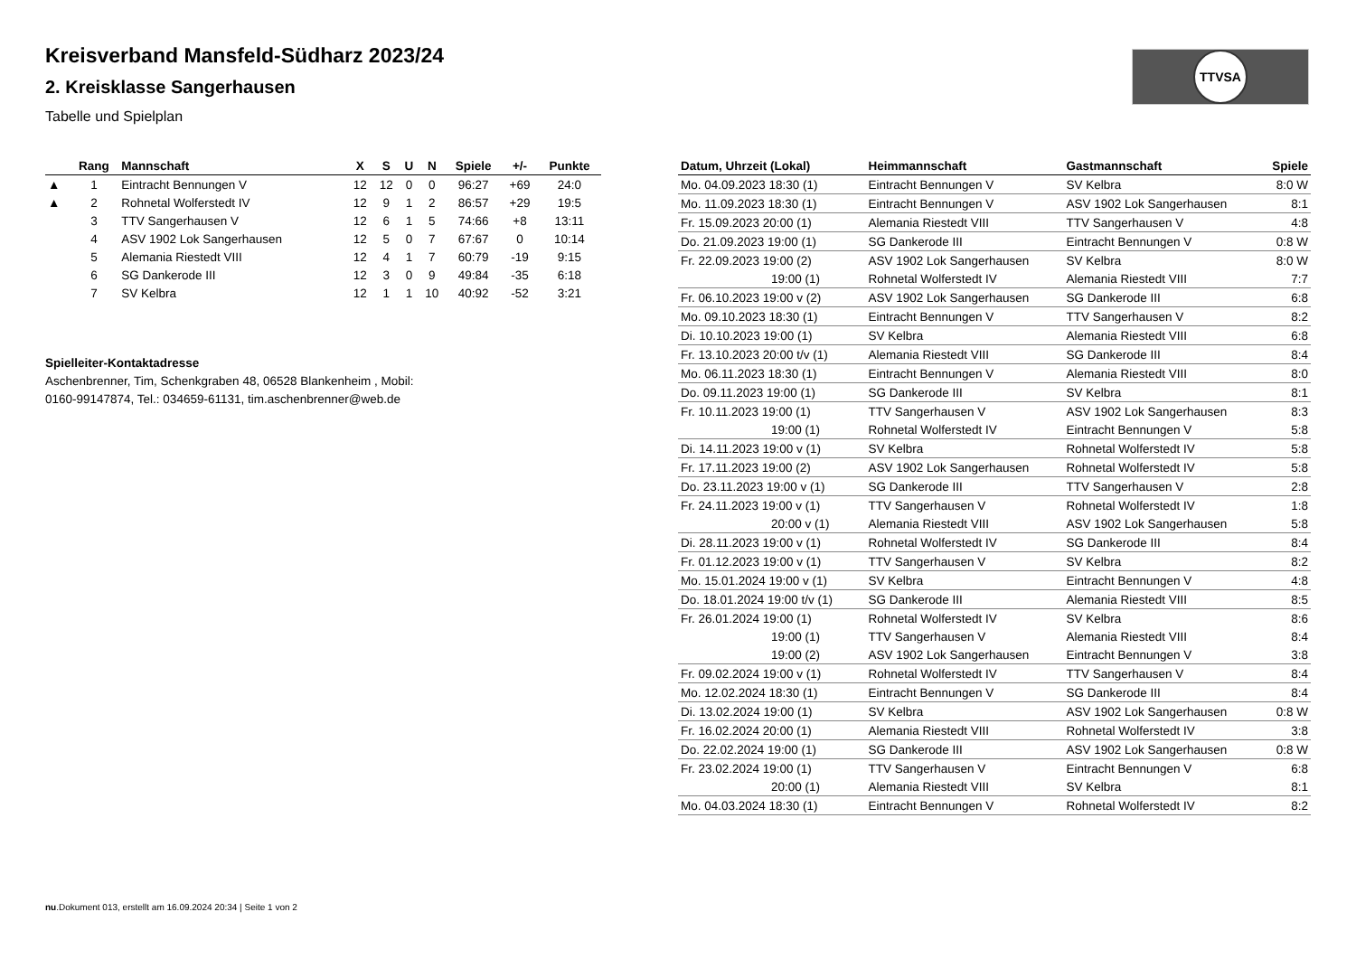TTVSA
Kreisverband Mansfeld-Südharz 2023/24
2. Kreisklasse Sangerhausen
Tabelle und Spielplan
| | Rang | Mannschaft | X | S | U | N | Spiele | +/- | Punkte |
| --- | --- | --- | --- | --- | --- | --- | --- | --- | --- |
| ▲ | 1 | Eintracht Bennungen V | 12 | 12 | 0 | 0 | 96:27 | +69 | 24:0 |
| ▲ | 2 | Rohnetal Wolferstedt IV | 12 | 9 | 1 | 2 | 86:57 | +29 | 19:5 |
| | 3 | TTV Sangerhausen V | 12 | 6 | 1 | 5 | 74:66 | +8 | 13:11 |
| | 4 | ASV 1902 Lok Sangerhausen | 12 | 5 | 0 | 7 | 67:67 | 0 | 10:14 |
| | 5 | Alemania Riestedt VIII | 12 | 4 | 1 | 7 | 60:79 | -19 | 9:15 |
| | 6 | SG Dankerode III | 12 | 3 | 0 | 9 | 49:84 | -35 | 6:18 |
| | 7 | SV Kelbra | 12 | 1 | 1 | 10 | 40:92 | -52 | 3:21 |
Spielleiter-Kontaktadresse
Aschenbrenner, Tim, Schenkgraben 48, 06528 Blankenheim , Mobil:
0160-99147874, Tel.: 034659-61131, tim.aschenbrenner@web.de
| Datum, Uhrzeit (Lokal) | Heimmannschaft | Gastmannschaft | Spiele |
| --- | --- | --- | --- |
| Mo. 04.09.2023 18:30 (1) | Eintracht Bennungen V | SV Kelbra | 8:0 W |
| Mo. 11.09.2023 18:30 (1) | Eintracht Bennungen V | ASV 1902 Lok Sangerhausen | 8:1 |
| Fr. 15.09.2023 20:00 (1) | Alemania Riestedt VIII | TTV Sangerhausen V | 4:8 |
| Do. 21.09.2023 19:00 (1) | SG Dankerode III | Eintracht Bennungen V | 0:8 W |
| Fr. 22.09.2023 19:00 (2) | ASV 1902 Lok Sangerhausen | SV Kelbra | 8:0 W |
| 19:00 (1) | Rohnetal Wolferstedt IV | Alemania Riestedt VIII | 7:7 |
| Fr. 06.10.2023 19:00 v (2) | ASV 1902 Lok Sangerhausen | SG Dankerode III | 6:8 |
| Mo. 09.10.2023 18:30 (1) | Eintracht Bennungen V | TTV Sangerhausen V | 8:2 |
| Di. 10.10.2023 19:00 (1) | SV Kelbra | Alemania Riestedt VIII | 6:8 |
| Fr. 13.10.2023 20:00 t/v (1) | Alemania Riestedt VIII | SG Dankerode III | 8:4 |
| Mo. 06.11.2023 18:30 (1) | Eintracht Bennungen V | Alemania Riestedt VIII | 8:0 |
| Do. 09.11.2023 19:00 (1) | SG Dankerode III | SV Kelbra | 8:1 |
| Fr. 10.11.2023 19:00 (1) | TTV Sangerhausen V | ASV 1902 Lok Sangerhausen | 8:3 |
| 19:00 (1) | Rohnetal Wolferstedt IV | Eintracht Bennungen V | 5:8 |
| Di. 14.11.2023 19:00 v (1) | SV Kelbra | Rohnetal Wolferstedt IV | 5:8 |
| Fr. 17.11.2023 19:00 (2) | ASV 1902 Lok Sangerhausen | Rohnetal Wolferstedt IV | 5:8 |
| Do. 23.11.2023 19:00 v (1) | SG Dankerode III | TTV Sangerhausen V | 2:8 |
| Fr. 24.11.2023 19:00 v (1) | TTV Sangerhausen V | Rohnetal Wolferstedt IV | 1:8 |
| 20:00 v (1) | Alemania Riestedt VIII | ASV 1902 Lok Sangerhausen | 5:8 |
| Di. 28.11.2023 19:00 v (1) | Rohnetal Wolferstedt IV | SG Dankerode III | 8:4 |
| Fr. 01.12.2023 19:00 v (1) | TTV Sangerhausen V | SV Kelbra | 8:2 |
| Mo. 15.01.2024 19:00 v (1) | SV Kelbra | Eintracht Bennungen V | 4:8 |
| Do. 18.01.2024 19:00 t/v (1) | SG Dankerode III | Alemania Riestedt VIII | 8:5 |
| Fr. 26.01.2024 19:00 (1) | Rohnetal Wolferstedt IV | SV Kelbra | 8:6 |
| 19:00 (1) | TTV Sangerhausen V | Alemania Riestedt VIII | 8:4 |
| 19:00 (2) | ASV 1902 Lok Sangerhausen | Eintracht Bennungen V | 3:8 |
| Fr. 09.02.2024 19:00 v (1) | Rohnetal Wolferstedt IV | TTV Sangerhausen V | 8:4 |
| Mo. 12.02.2024 18:30 (1) | Eintracht Bennungen V | SG Dankerode III | 8:4 |
| Di. 13.02.2024 19:00 (1) | SV Kelbra | ASV 1902 Lok Sangerhausen | 0:8 W |
| Fr. 16.02.2024 20:00 (1) | Alemania Riestedt VIII | Rohnetal Wolferstedt IV | 3:8 |
| Do. 22.02.2024 19:00 (1) | SG Dankerode III | ASV 1902 Lok Sangerhausen | 0:8 W |
| Fr. 23.02.2024 19:00 (1) | TTV Sangerhausen V | Eintracht Bennungen V | 6:8 |
| 20:00 (1) | Alemania Riestedt VIII | SV Kelbra | 8:1 |
| Mo. 04.03.2024 18:30 (1) | Eintracht Bennungen V | Rohnetal Wolferstedt IV | 8:2 |
nu.Dokument 013, erstellt am 16.09.2024 20:34 | Seite 1 von 2